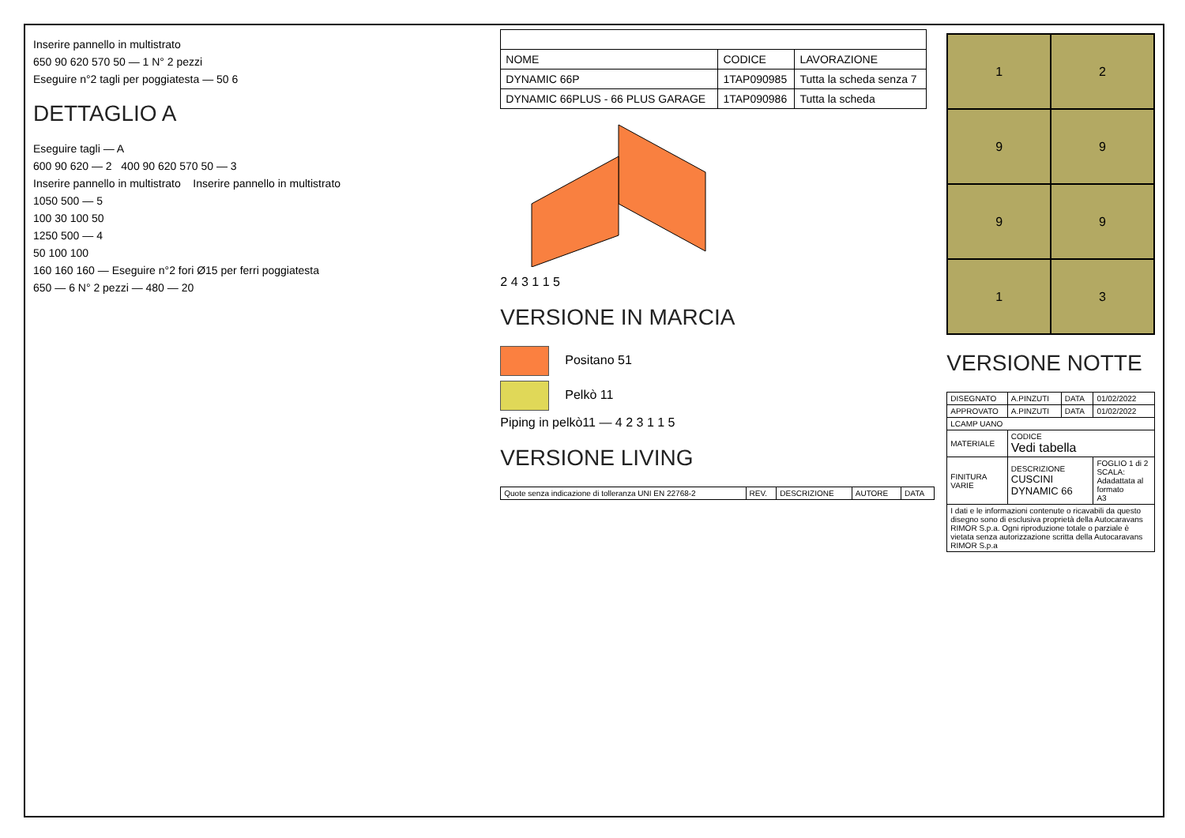Inserire pannello in multistrato
650 90 620 570 50 — 1 N° 2 pezzi
Eseguire n°2 tagli per poggiatesta — 50 6
DETTAGLIO A
Eseguire tagli — A
600 90 620 — 2 400 90 620 570 50 — 3
Inserire pannello in multistrato Inserire pannello in multistrato
1050 500 — 5
100 30 100 50
1250 500 — 4
50 100 100
160 160 160 — Eseguire n°2 fori Ø15 per ferri poggiatesta
650 — 6 N° 2 pezzi — 480 — 20
| NOME | CODICE | LAVORAZIONE |
| --- | --- | --- |
| DYNAMIC 66P | 1TAP090985 | Tutta la scheda senza 7 |
| DYNAMIC 66PLUS - 66 PLUS GARAGE | 1TAP090986 | Tutta la scheda |
2 4 3 1 1 5
VERSIONE IN MARCIA
Positano 51
Pelkò 11
Piping in pelkò11 — 4 2 3 1 1 5
VERSIONE LIVING
| Quote senza indicazione di tolleranza UNI EN 22768-2 | REV. | DESCRIZIONE | AUTORE | DATA |
1
2
9
9
9
9
1
3
VERSIONE NOTTE
| DISEGNATO | A.PINZUTI | DATA | 01/02/2022 |
| APPROVATO | A.PINZUTI | DATA | 01/02/2022 |
| LCAMP UANO | | | |
| MATERIALE | CODICE Vedi tabella | | |
| FINITURA VARIE | DESCRIZIONE CUSCINI DYNAMIC 66 | | FOGLIO 1 di 2 SCALA: Adadattata al formato A3 |
| I dati e le informazioni contenute o ricavabili da questo disegno sono di esclusiva proprietà della Autocaravans RIMOR S.p.a. Ogni riproduzione totale o parziale è vietata senza autorizzazione scritta della Autocaravans RIMOR S.p.a | | | |